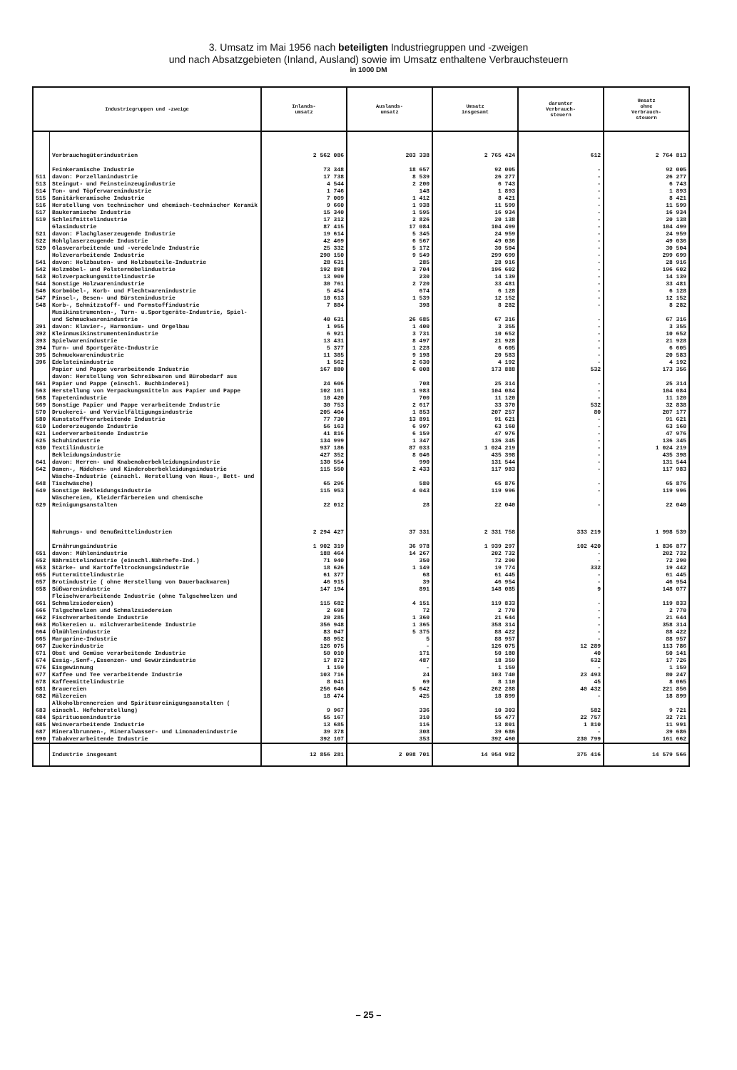3. Umsatz im Mai 1956 nach beteiligten Industriegruppen und -zweigen
und nach Absatzgebieten (Inland, Ausland) sowie im Umsatz enthaltene Verbrauchsteuern
in 1000 DM
| Industriegruppen und -zweige | | Inlands- umsatz | Auslands- umsatz | Umsatz insgesamt | darunter Verbrauch- steuern | Umsatz ohne Verbrauch- steuern |
| --- | --- | --- | --- | --- | --- | --- |
| | Verbrauchsgüterindustrien | 2 562 086 | 203 338 | 2 765 424 | 612 | 2 764 813 |
| | Feinkeramische Industrie | 73 348 | 18 657 | 92 005 | - | 92 005 |
| 511 | davon: Porzellanindustrie | 17 738 | 8 539 | 26 277 | - | 26 277 |
| 513 | Steingut- und Feinsteinzeugindustrie | 4 544 | 2 200 | 6 743 | - | 6 743 |
| 514 | Ton- und Töpferwarenindustrie | 1 746 | 148 | 1 893 | - | 1 893 |
| 515 | Sanitärkeramische Industrie | 7 009 | 1 412 | 8 421 | - | 8 421 |
| 516 | Herstellung von technischer und chemisch-technischer Keramik | 9 660 | 1 938 | 11 599 | - | 11 599 |
| 517 | Baukeramische Industrie | 15 340 | 1 595 | 16 934 | - | 16 934 |
| 519 | Schleifmittelindustrie | 17 312 | 2 826 | 20 138 | - | 20 138 |
| | Glasindustrie | 87 415 | 17 084 | 104 499 | - | 104 499 |
| 521 | davon: Flachglaserzeugende Industrie | 19 614 | 5 345 | 24 959 | - | 24 959 |
| 522 | Hohlglaserzeugende Industrie | 42 469 | 6 567 | 49 036 | - | 49 036 |
| 529 | Glasverarbeitende und -veredelnde Industrie | 25 332 | 5 172 | 30 504 | - | 30 504 |
| | Holzverarbeitende Industrie | 290 150 | 9 549 | 299 699 | - | 299 699 |
| 541 | davon: Holzbauten- und Holzbauteile-Industrie | 28 631 | 285 | 28 916 | - | 28 916 |
| 542 | Holzmöbel- und Polstermöbelindustrie | 192 898 | 3 704 | 196 602 | - | 196 602 |
| 543 | Holzverpackungsmittelindustrie | 13 909 | 230 | 14 139 | - | 14 139 |
| 544 | Sonstige Holzwarenindustrie | 30 761 | 2 720 | 33 481 | - | 33 481 |
| 546 | Korbmöbel-, Korb- und Flechtwarenindustrie | 5 454 | 674 | 6 128 | - | 6 128 |
| 547 | Pinsel-, Besen- und Bürstenindustrie | 10 613 | 1 539 | 12 152 | - | 12 152 |
| 548 | Korb-, Schnitzstoff- und Formstoffindustrie | 7 884 | 398 | 8 282 | - | 8 282 |
| | Musikinstrumenten-, Turn- u.Sportgeräte-Industrie, Spiel- und Schmuckwarenindustrie | 40 631 | 26 685 | 67 316 | - | 67 316 |
| 391 | davon: Klavier-, Harmonium- und Orgelbau | 1 955 | 1 400 | 3 355 | - | 3 355 |
| 392 | Kleinmusikinstrumentenindustrie | 6 921 | 3 731 | 10 652 | - | 10 652 |
| 393 | Spielwarenindustrie | 13 431 | 8 497 | 21 928 | - | 21 928 |
| 394 | Turn- und Sportgeräte-Industrie | 5 377 | 1 228 | 6 605 | - | 6 605 |
| 395 | Schmuckwarenindustrie | 11 385 | 9 198 | 20 583 | - | 20 583 |
| 396 | Edelsteinindustrie | 1 562 | 2 630 | 4 192 | - | 4 192 |
| | Papier und Pappe verarbeitende Industrie | 167 880 | 6 008 | 173 888 | 532 | 173 356 |
| 561 | davon: Herstellung von Schreibwaren und Bürobedarf aus Papier und Pappe (einschl. Buchbinderei) | 24 606 | 708 | 25 314 | - | 25 314 |
| 563 | Herstellung von Verpackungsmitteln aus Papier und Pappe | 102 101 | 1 983 | 104 084 | - | 104 084 |
| 568 | Tapetenindustrie | 10 420 | 700 | 11 120 | - | 11 120 |
| 569 | Sonstige Papier und Pappe verarbeitende Industrie | 30 753 | 2 617 | 33 370 | 532 | 32 838 |
| 570 | Druckerei- und Vervielfältigungsindustrie | 205 404 | 1 853 | 207 257 | 80 | 207 177 |
| 580 | Kunststoffverarbeitende Industrie | 77 730 | 13 891 | 91 621 | - | 91 621 |
| 610 | Ledererzeugende Industrie | 56 163 | 6 997 | 63 160 | - | 63 160 |
| 621 | Lederverarbeitende Industrie | 41 816 | 6 159 | 47 976 | - | 47 976 |
| 625 | Schuhindustrie | 134 999 | 1 347 | 136 345 | - | 136 345 |
| 630 | Textilindustrie | 937 186 | 87 033 | 1 024 219 | - | 1 024 219 |
| | Bekleidungsindustrie | 427 352 | 8 046 | 435 398 | - | 435 398 |
| 641 | davon: Herren- und Knabenoberbekleidungsindustrie | 130 554 | 990 | 131 544 | - | 131 544 |
| 642 | Damen-, Mädchen- und Kinderoberbekleidungsindustrie | 115 550 | 2 433 | 117 983 | - | 117 983 |
| 648 | Wäsche-Industrie (einschl. Herstellung von Haus-, Bett- und Tischwäsche) | 65 296 | 580 | 65 876 | - | 65 876 |
| 649 | Sonstige Bekleidungsindustrie | 115 953 | 4 043 | 119 996 | - | 119 996 |
| 629 | Wäschereien, Kleiderfärbereien und chemische Reinigungsanstalten | 22 012 | 28 | 22 040 | - | 22 040 |
| | Nahrungs- und Genußmittelindustrien | 2 294 427 | 37 331 | 2 331 758 | 333 219 | 1 998 539 |
| | Ernährungsindustrie | 1 902 319 | 36 978 | 1 939 297 | 102 420 | 1 836 877 |
| 651 | davon: Mühlenindustrie | 188 464 | 14 267 | 202 732 | - | 202 732 |
| 652 | Nährmittelindustrie (einschl.Nährhefe-Ind.) | 71 940 | 350 | 72 290 | - | 72 290 |
| 653 | Stärke- und Kartoffeltrocknungsindustrie | 18 626 | 1 149 | 19 774 | 332 | 19 442 |
| 655 | Futtermittelindustrie | 61 377 | 68 | 61 445 | - | 61 445 |
| 657 | Brotindustrie ( ohne Herstellung von Dauerbackwaren) | 46 915 | 39 | 46 954 | - | 46 954 |
| 658 | Süßwarenindustrie | 147 194 | 891 | 148 085 | 9 | 148 077 |
| 661 | Fleischverarbeitende Industrie (ohne Talgschmelzen und Schmalzsiedereien) | 115 682 | 4 151 | 119 833 | - | 119 833 |
| 666 | Talgschmelzen und Schmalzsiedereien | 2 698 | 72 | 2 770 | - | 2 770 |
| 662 | Fischverarbeitende Industrie | 20 285 | 1 360 | 21 644 | - | 21 644 |
| 663 | Molkereien u. milchverarbeitende Industrie | 356 948 | 1 365 | 358 314 | - | 358 314 |
| 664 | Ölmühlenindustrie | 83 047 | 5 375 | 88 422 | - | 88 422 |
| 665 | Margarine-Industrie | 88 952 | 5 | 88 957 | - | 88 957 |
| 667 | Zuckerindustrie | 126 075 | - | 126 075 | 12 289 | 113 786 |
| 671 | Obst und Gemüse verarbeitende Industrie | 50 010 | 171 | 50 180 | 40 | 50 141 |
| 674 | Essig-,Senf-,Essenzen- und Gewürzindustrie | 17 872 | 487 | 18 359 | 632 | 17 726 |
| 676 | Eisgewinnung | 1 159 | - | 1 159 | - | 1 159 |
| 677 | Kaffee und Tee verarbeitende Industrie | 103 716 | 24 | 103 740 | 23 493 | 80 247 |
| 678 | Kaffeemittelindustrie | 8 041 | 69 | 8 110 | 45 | 8 065 |
| 681 | Brauereien | 256 646 | 5 642 | 262 288 | 40 432 | 221 856 |
| 682 | Mälzereien | 18 474 | 425 | 18 899 | - | 18 899 |
| 683 | Alkoholbrennereien und Spiritusreinigungsanstalten ( einschl. Hefeherstellung) | 9 967 | 336 | 10 303 | 582 | 9 721 |
| 684 | Spirituosenindustrie | 55 167 | 310 | 55 477 | 22 757 | 32 721 |
| 685 | Weinverarbeitende Industrie | 13 685 | 116 | 13 801 | 1 810 | 11 991 |
| 687 | Mineralbrunnen-, Mineralwasser- und Limonadenindustrie | 39 378 | 308 | 39 686 | - | 39 686 |
| 690 | Tabakverarbeitende Industrie | 392 107 | 353 | 392 460 | 230 799 | 161 662 |
| | Industrie insgesamt | 12 856 281 | 2 098 701 | 14 954 982 | 375 416 | 14 579 566 |
– 25 –